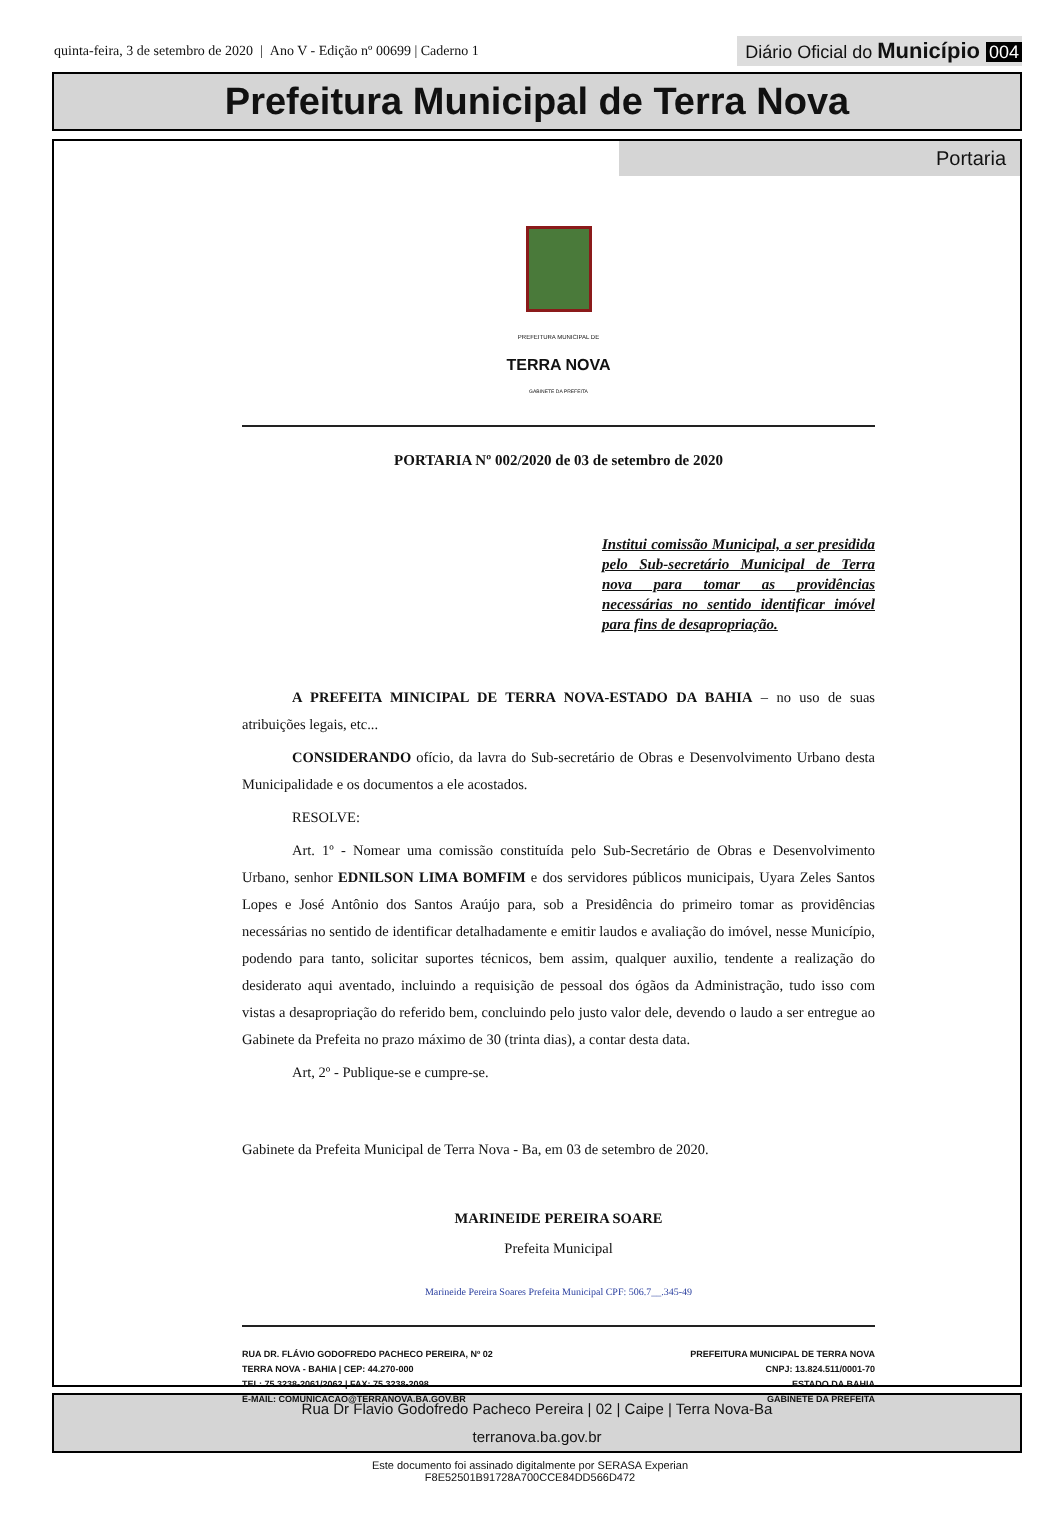quinta-feira, 3 de setembro de 2020 | Ano V - Edição nº 00699 | Caderno 1
Diário Oficial do Município 004
Prefeitura Municipal de Terra Nova
Portaria
PREFEITURA MUNICIPAL DE
TERRA NOVA
GABINETE DA PREFEITA
PORTARIA Nº 002/2020 de 03 de setembro de 2020
Institui comissão Municipal, a ser presidida pelo Sub-secretário Municipal de Terra nova para tomar as providências necessárias no sentido identificar imóvel para fins de desapropriação.
A PREFEITA MINICIPAL DE TERRA NOVA-ESTADO DA BAHIA – no uso de suas atribuições legais, etc...
CONSIDERANDO ofício, da lavra do Sub-secretário de Obras e Desenvolvimento Urbano desta Municipalidade e os documentos a ele acostados.
RESOLVE:
Art. 1º - Nomear uma comissão constituída pelo Sub-Secretário de Obras e Desenvolvimento Urbano, senhor EDNILSON LIMA BOMFIM e dos servidores públicos municipais, Uyara Zeles Santos Lopes e José Antônio dos Santos Araújo para, sob a Presidência do primeiro tomar as providências necessárias no sentido de identificar detalhadamente e emitir laudos e avaliação do imóvel, nesse Município, podendo para tanto, solicitar suportes técnicos, bem assim, qualquer auxilio, tendente a realização do desiderato aqui aventado, incluindo a requisição de pessoal dos ógãos da Administração, tudo isso com vistas a desapropriação do referido bem, concluindo pelo justo valor dele, devendo o laudo a ser entregue ao Gabinete da Prefeita no prazo máximo de 30 (trinta dias), a contar desta data.
Art, 2º - Publique-se e cumpre-se.
Gabinete da Prefeita Municipal de Terra Nova - Ba, em 03 de setembro de 2020.
MARINEIDE PEREIRA SOARE
Prefeita Municipal
Marineide Pereira Soares Prefeita Municipal CPF: 506.7__.345-49
RUA DR. FLÁVIO GODOFREDO PACHECO PEREIRA, Nº 02
TERRA NOVA - BAHIA | CEP: 44.270-000
TEL: 75 3238-2061/2062 | FAX: 75 3238-2098
E-MAIL: COMUNICACAO@TERRANOVA.BA.GOV.BR
PREFEITURA MUNICIPAL DE TERRA NOVA
CNPJ: 13.824.511/0001-70
ESTADO DA BAHIA
GABINETE DA PREFEITA
Rua Dr Flavio Godofredo Pacheco Pereira | 02 | Caipe | Terra Nova-Ba
terranova.ba.gov.br
Este documento foi assinado digitalmente por SERASA Experian
F8E52501B91728A700CCE84DD566D472